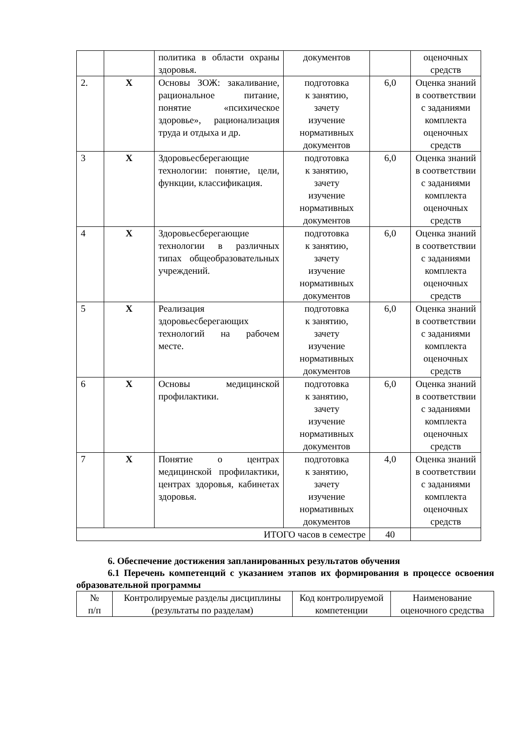| | | политика в области охраны здоровья. | документов | | оценочных средств |
| 2. | Х | Основы ЗОЖ: закаливание, рациональное питание, понятие «психическое здоровье», рационализация труда и отдыха и др. | подготовка к занятию, зачету изучение нормативных документов | 6,0 | Оценка знаний в соответствии с заданиями комплекта оценочных средств |
| 3 | Х | Здоровьесберегающие технологии: понятие, цели, функции, классификация. | подготовка к занятию, зачету изучение нормативных документов | 6,0 | Оценка знаний в соответствии с заданиями комплекта оценочных средств |
| 4 | Х | Здоровьесберегающие технологии в различных типах общеобразовательных учреждений. | подготовка к занятию, зачету изучение нормативных документов | 6,0 | Оценка знаний в соответствии с заданиями комплекта оценочных средств |
| 5 | Х | Реализация здоровьесберегающих технологий на рабочем месте. | подготовка к занятию, зачету изучение нормативных документов | 6,0 | Оценка знаний в соответствии с заданиями комплекта оценочных средств |
| 6 | Х | Основы медицинской профилактики. | подготовка к занятию, зачету изучение нормативных документов | 6,0 | Оценка знаний в соответствии с заданиями комплекта оценочных средств |
| 7 | Х | Понятие о центрах медицинской профилактики, центрах здоровья, кабинетах здоровья. | подготовка к занятию, зачету изучение нормативных документов | 4,0 | Оценка знаний в соответствии с заданиями комплекта оценочных средств |
| ИТОГО часов в семестре | | | | 40 | |
6. Обеспечение достижения запланированных результатов обучения
6.1 Перечень компетенций с указанием этапов их формирования в процессе освоения образовательной программы
| № п/п | Контролируемые разделы дисциплины (результаты по разделам) | Код контролируемой компетенции | Наименование оценочного средства |